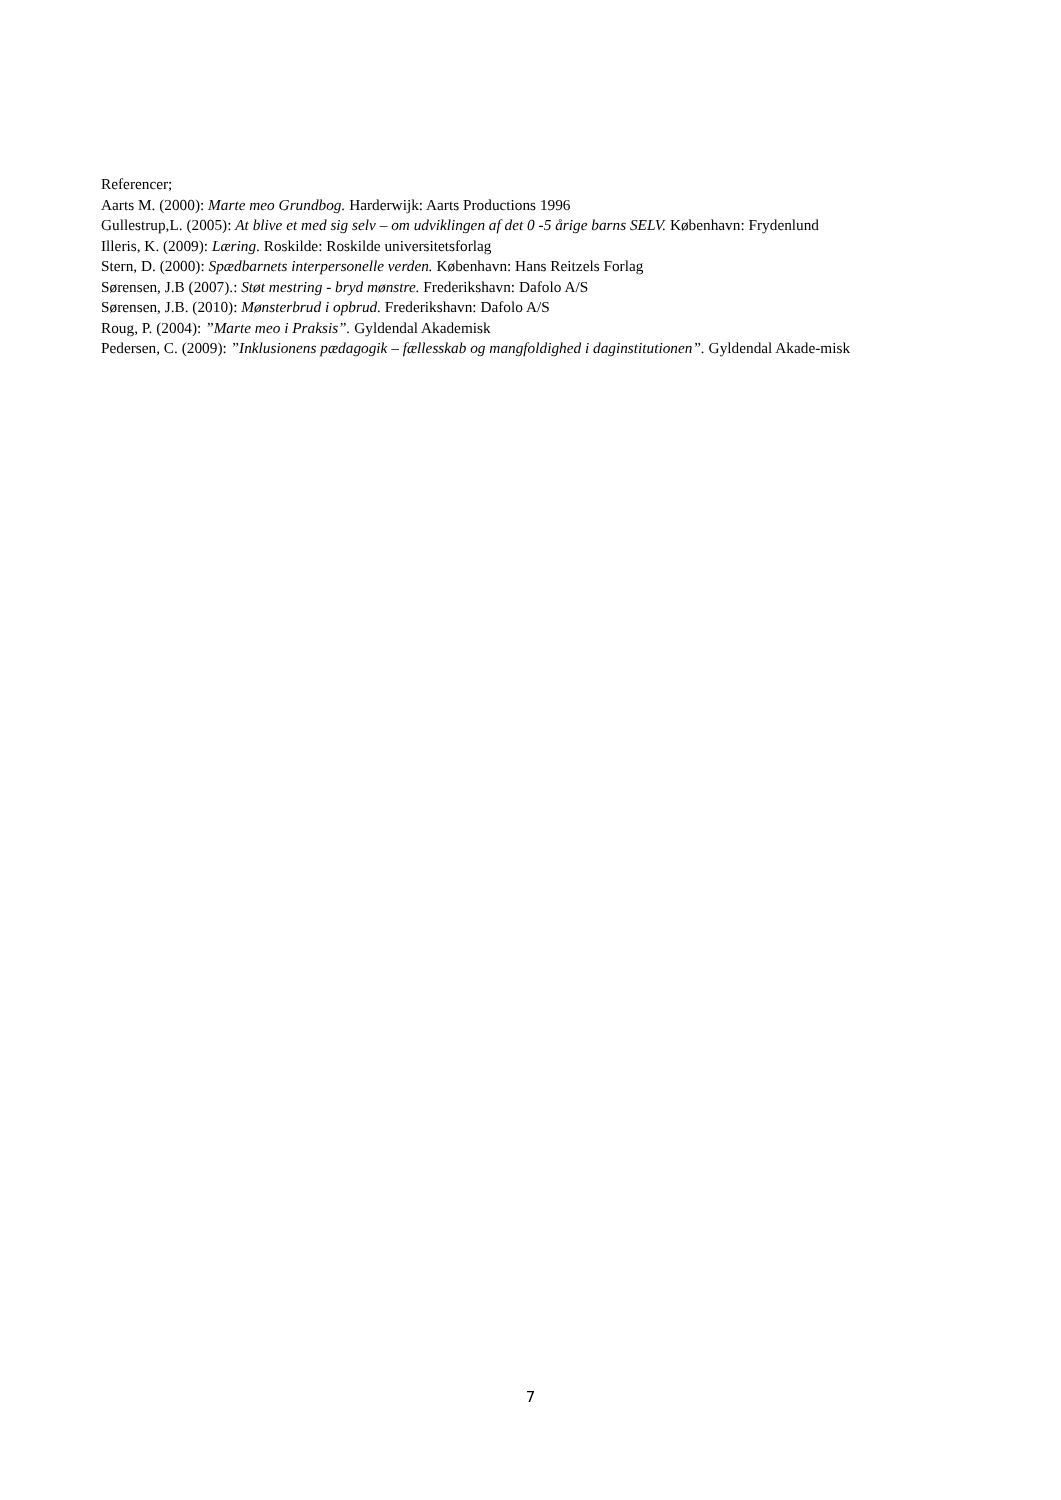Referencer;
Aarts M. (2000): Marte meo Grundbog. Harderwijk: Aarts Productions 1996
Gullestrup,L. (2005): At blive et med sig selv – om udviklingen af det 0 -5 årige barns SELV. København: Frydenlund
Illeris, K. (2009): Læring. Roskilde: Roskilde universitetsforlag
Stern, D. (2000): Spædbarnets interpersonelle verden. København: Hans Reitzels Forlag
Sørensen, J.B (2007).: Støt mestring - bryd mønstre. Frederikshavn: Dafolo A/S
Sørensen, J.B. (2010): Mønsterbrud i opbrud. Frederikshavn: Dafolo A/S
Roug, P. (2004): ”Marte meo i Praksis”. Gyldendal Akademisk
Pedersen, C. (2009): ”Inklusionens pædagogik – fællesskab og mangfoldighed i daginstitutionen”. Gyldendal Akade-misk
7